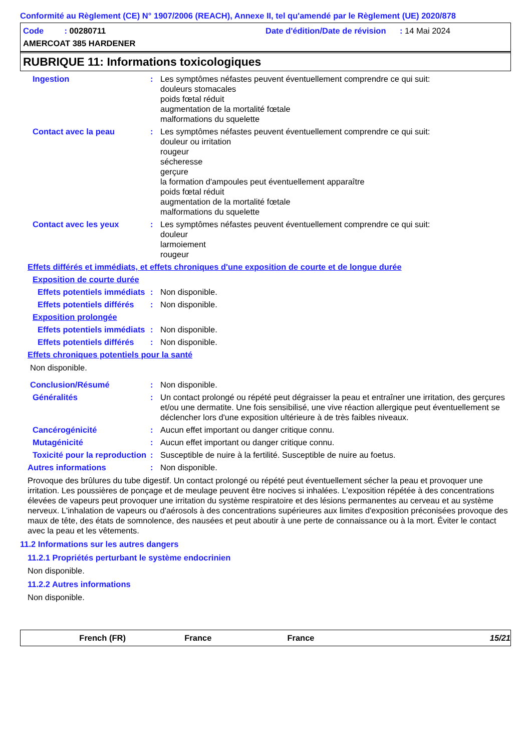Conformité au Règlement (CE) N° 1907/2006 (REACH), Annexe II, tel qu'amendé par le Règlement (UE) 2020/878
Code : 00280711
Date d'édition/Date de révision : 14 Mai 2024
AMERCOAT 385 HARDENER
RUBRIQUE 11: Informations toxicologiques
Ingestion : Les symptômes néfastes peuvent éventuellement comprendre ce qui suit:
douleurs stomacales
poids fœtal réduit
augmentation de la mortalité fœtale
malformations du squelette
Contact avec la peau : Les symptômes néfastes peuvent éventuellement comprendre ce qui suit:
douleur ou irritation
rougeur
sécheresse
gerçure
la formation d'ampoules peut éventuellement apparaître
poids fœtal réduit
augmentation de la mortalité fœtale
malformations du squelette
Contact avec les yeux : Les symptômes néfastes peuvent éventuellement comprendre ce qui suit:
douleur
larmoiement
rougeur
Effets différés et immédiats, et effets chroniques d'une exposition de courte et de longue durée
Exposition de courte durée
Effets potentiels immédiats
: Non disponible.
Effets potentiels différés
: Non disponible.
Exposition prolongée
Effets potentiels immédiats
: Non disponible.
Effets potentiels différés
: Non disponible.
Effets chroniques potentiels pour la santé
Non disponible.
Conclusion/Résumé : Non disponible.
Généralités : Un contact prolongé ou répété peut dégraisser la peau et entraîner une irritation, des gerçures et/ou une dermatite. Une fois sensibilisé, une vive réaction allergique peut éventuellement se déclencher lors d'une exposition ultérieure à de très faibles niveaux.
Cancérogénicité : Aucun effet important ou danger critique connu.
Mutagénicité : Aucun effet important ou danger critique connu.
Toxicité pour la reproduction
: Susceptible de nuire à la fertilité. Susceptible de nuire au foetus.
Autres informations : Non disponible.
Provoque des brûlures du tube digestif. Un contact prolongé ou répété peut éventuellement sécher la peau et provoquer une irritation. Les poussières de ponçage et de meulage peuvent être nocives si inhalées. L'exposition répétée à des concentrations élevées de vapeurs peut provoquer une irritation du système respiratoire et des lésions permanentes au cerveau et au système nerveux. L'inhalation de vapeurs ou d'aérosols à des concentrations supérieures aux limites d'exposition préconisées provoque des maux de tête, des états de somnolence, des nausées et peut aboutir à une perte de connaissance ou à la mort. Éviter le contact avec la peau et les vêtements.
11.2 Informations sur les autres dangers
11.2.1 Propriétés perturbant le système endocrinien
Non disponible.
11.2.2 Autres informations
Non disponible.
French (FR) France France 15/21